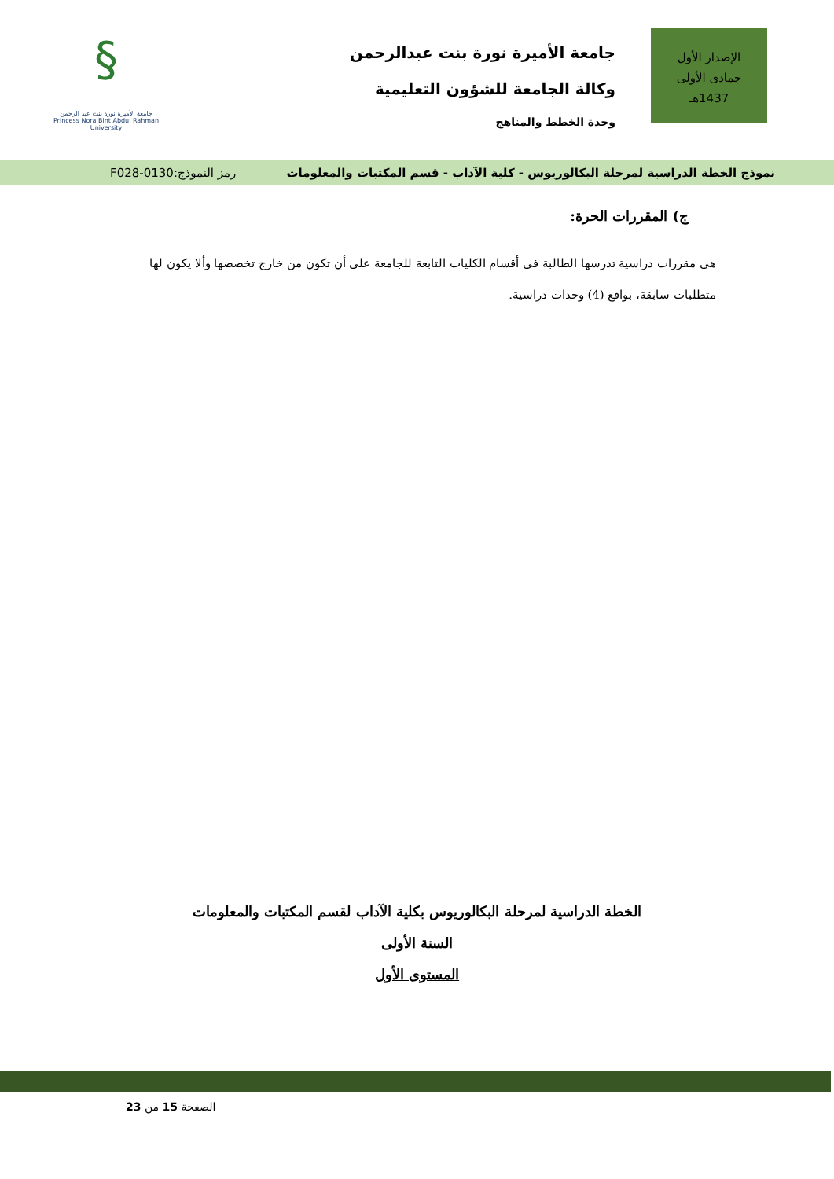جامعة الأميرة نورة بنت عبدالرحمن
وكالة الجامعة للشؤون التعليمية
وحدة الخطط والمناهج
الإصدار الأول
جمادى الأولى
1437هـ
§
جامعة الأميرة نورة بنت عبد الرحمن
Princess Nora Bint Abdul Rahman University
نموذج الخطة الدراسية لمرحلة البكالوريوس - كلية الآداب - قسم المكتبات والمعلومات رمز النموذج:0130-F028
ج) المقررات الحرة:
هي مقررات دراسية تدرسها الطالبة في أقسام الكليات التابعة للجامعة على أن تكون من خارج تخصصها وألا يكون لها متطلبات سابقة، بواقع (4) وحدات دراسية.
الخطة الدراسية لمرحلة البكالوريوس بكلية الآداب لقسم المكتبات والمعلومات
السنة الأولى
المستوى الأول
الصفحة 15 من 23